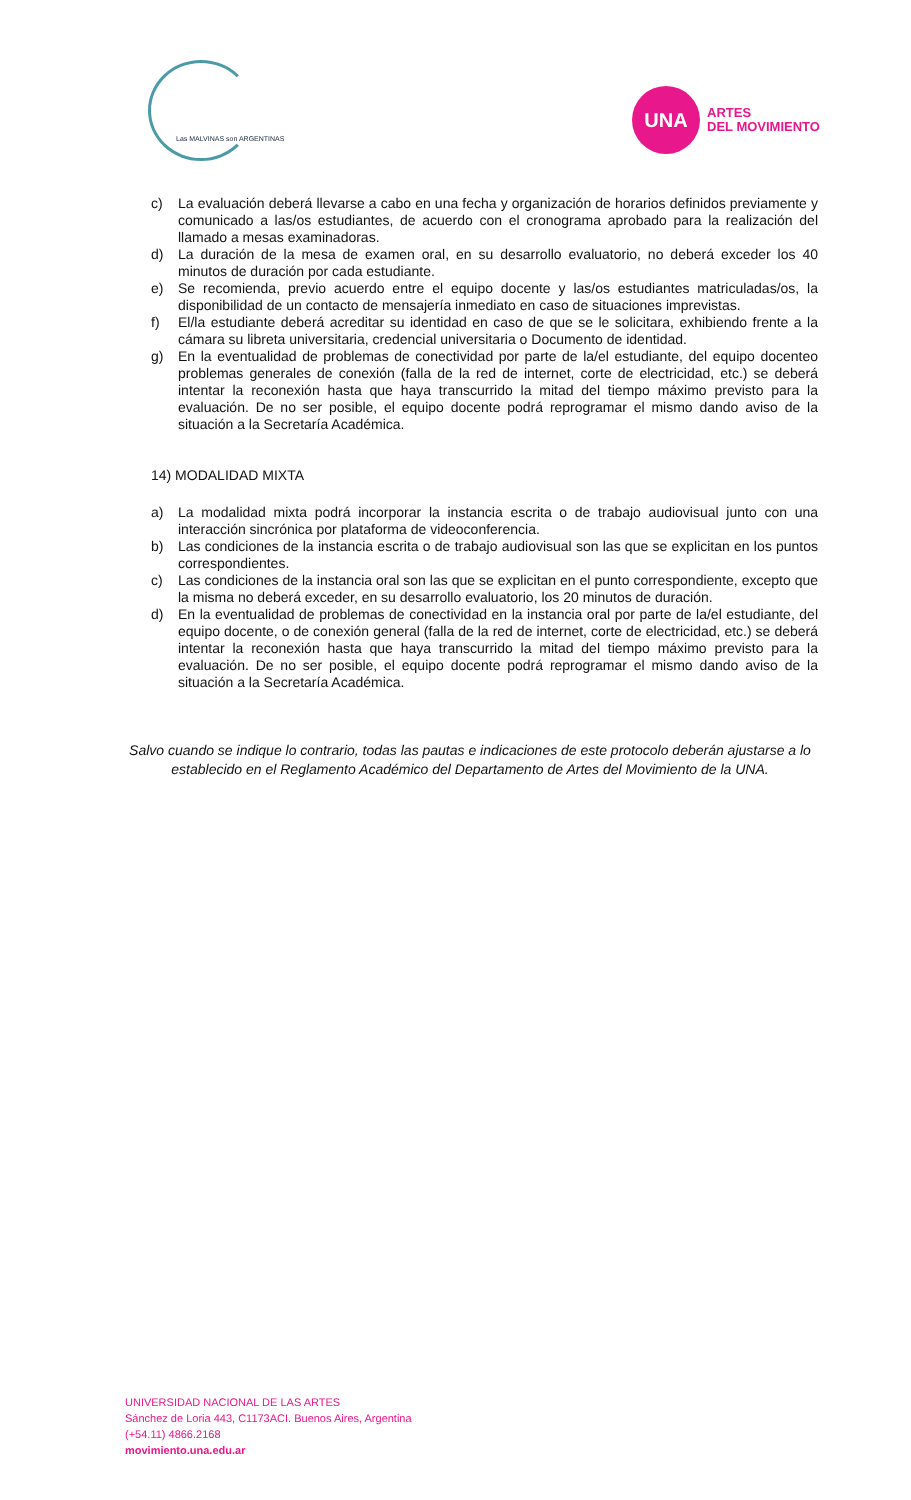Las MALVINAS son ARGENTINAS
UNA
ARTES
DEL MOVIMIENTO
c) La evaluación deberá llevarse a cabo en una fecha y organización de horarios definidos previamente y comunicado a las/os estudiantes, de acuerdo con el cronograma aprobado para la realización del llamado a mesas examinadoras.
d) La duración de la mesa de examen oral, en su desarrollo evaluatorio, no deberá exceder los 40 minutos de duración por cada estudiante.
e) Se recomienda, previo acuerdo entre el equipo docente y las/os estudiantes matriculadas/os, la disponibilidad de un contacto de mensajería inmediato en caso de situaciones imprevistas.
f) El/la estudiante deberá acreditar su identidad en caso de que se le solicitara, exhibiendo frente a la cámara su libreta universitaria, credencial universitaria o Documento de identidad.
g) En la eventualidad de problemas de conectividad por parte de la/el estudiante, del equipo docenteo problemas generales de conexión (falla de la red de internet, corte de electricidad, etc.) se deberá intentar la reconexión hasta que haya transcurrido la mitad del tiempo máximo previsto para la evaluación. De no ser posible, el equipo docente podrá reprogramar el mismo dando aviso de la situación a la Secretaría Académica.
14) MODALIDAD MIXTA
a) La modalidad mixta podrá incorporar la instancia escrita o de trabajo audiovisual junto con una interacción sincrónica por plataforma de videoconferencia.
b) Las condiciones de la instancia escrita o de trabajo audiovisual son las que se explicitan en los puntos correspondientes.
c) Las condiciones de la instancia oral son las que se explicitan en el punto correspondiente, excepto que la misma no deberá exceder, en su desarrollo evaluatorio, los 20 minutos de duración.
d) En la eventualidad de problemas de conectividad en la instancia oral por parte de la/el estudiante, del equipo docente, o de conexión general (falla de la red de internet, corte de electricidad, etc.) se deberá intentar la reconexión hasta que haya transcurrido la mitad del tiempo máximo previsto para la evaluación. De no ser posible, el equipo docente podrá reprogramar el mismo dando aviso de la situación a la Secretaría Académica.
Salvo cuando se indique lo contrario, todas las pautas e indicaciones de este protocolo deberán ajustarse a lo establecido en el Reglamento Académico del Departamento de Artes del Movimiento de la UNA.
UNIVERSIDAD NACIONAL DE LAS ARTES
Sánchez de Loria 443, C1173ACI. Buenos Aires, Argentina
(+54.11) 4866.2168
movimiento.una.edu.ar